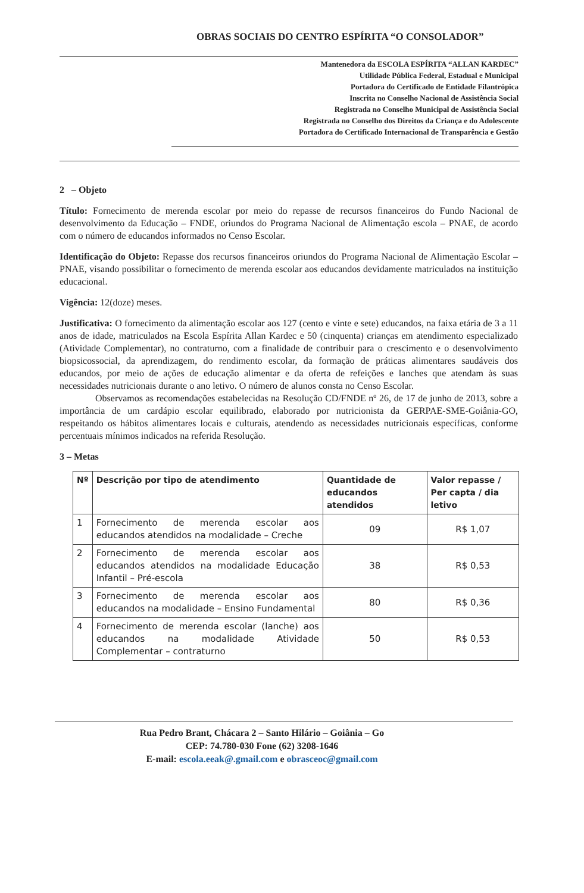OBRAS SOCIAIS DO CENTRO ESPÍRITA “O CONSOLADOR”
Mantenedora da ESCOLA ESPÍRITA “ALLAN KARDEC”
Utilidade Pública Federal, Estadual e Municipal
Portadora do Certificado de Entidade Filantrópica
Inscrita no Conselho Nacional de Assistência Social
Registrada no Conselho Municipal de Assistência Social
Registrada no Conselho dos Direitos da Criança e do Adolescente
Portadora do Certificado Internacional de Transparência e Gestão
2 – Objeto
Título: Fornecimento de merenda escolar por meio do repasse de recursos financeiros do Fundo Nacional de desenvolvimento da Educação – FNDE, oriundos do Programa Nacional de Alimentação escola – PNAE, de acordo com o número de educandos informados no Censo Escolar.
Identificação do Objeto: Repasse dos recursos financeiros oriundos do Programa Nacional de Alimentação Escolar – PNAE, visando possibilitar o fornecimento de merenda escolar aos educandos devidamente matriculados na instituição educacional.
Vigência: 12(doze) meses.
Justificativa: O fornecimento da alimentação escolar aos 127 (cento e vinte e sete) educandos, na faixa etária de 3 a 11 anos de idade, matriculados na Escola Espírita Allan Kardec e 50 (cinquenta) crianças em atendimento especializado (Atividade Complementar), no contraturno, com a finalidade de contribuir para o crescimento e o desenvolvimento biopsicossocial, da aprendizagem, do rendimento escolar, da formação de práticas alimentares saudáveis dos educandos, por meio de ações de educação alimentar e da oferta de refeições e lanches que atendam às suas necessidades nutricionais durante o ano letivo. O número de alunos consta no Censo Escolar.
Observamos as recomendações estabelecidas na Resolução CD/FNDE nº 26, de 17 de junho de 2013, sobre a importância de um cardápio escolar equilibrado, elaborado por nutricionista da GERPAE-SME-Goiânia-GO, respeitando os hábitos alimentares locais e culturais, atendendo as necessidades nutricionais específicas, conforme percentuais mínimos indicados na referida Resolução.
3 – Metas
| Nº | Descrição por tipo de atendimento | Quantidade de educandos atendidos | Valor repasse / Per capta / dia letivo |
| --- | --- | --- | --- |
| 1 | Fornecimento de merenda escolar aos educandos atendidos na modalidade – Creche | 09 | R$ 1,07 |
| 2 | Fornecimento de merenda escolar aos educandos atendidos na modalidade Educação Infantil – Pré-escola | 38 | R$ 0,53 |
| 3 | Fornecimento de merenda escolar aos educandos na modalidade – Ensino Fundamental | 80 | R$ 0,36 |
| 4 | Fornecimento de merenda escolar (lanche) aos educandos na modalidade Atividade Complementar – contraturno | 50 | R$ 0,53 |
Rua Pedro Brant, Chácara 2 – Santo Hilário – Goiânia – Go
CEP: 74.780-030 Fone (62) 3208-1646
E-mail: escola.eeak@.gmail.com e obrasceoc@gmail.com